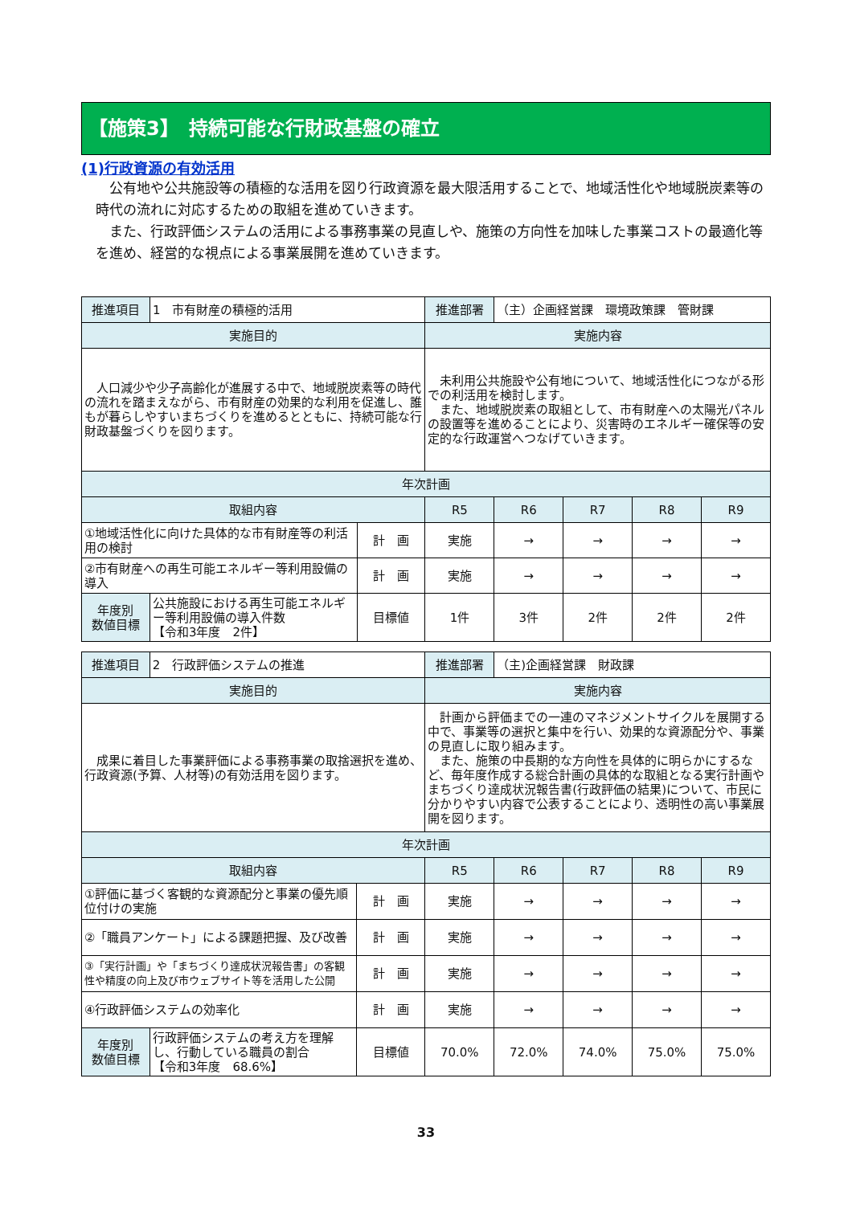【施策3】　持続可能な行財政基盤の確立
(1)行政資源の有効活用
　公有地や公共施設等の積極的な活用を図り行政資源を最大限活用することで、地域活性化や地域脱炭素等の時代の流れに対応するための取組を進めていきます。
　また、行政評価システムの活用による事務事業の見直しや、施策の方向性を加味した事業コストの最適化等を進め、経営的な視点による事業展開を進めていきます。
| 推進項目 | 1 市有財産の積極的活用 | | 推進部署 | （主）企画経営課 環境政策課 管財課 | | | |
| 実施目的 | | | 実施内容 | | | | |
| 人口減少や少子高齢化が進展する中で、地域脱炭素等の時代の流れを踏まえながら、市有財産の効果的な利用を促進し、誰もが暮らしやすいまちづくりを進めるとともに、持続可能な行財政基盤づくりを図ります。 | | | 未利用公共施設や公有地について、地域活性化につながる形での利活用を検討します。 また、地域脱炭素の取組として、市有財産への太陽光パネルの設置等を進めることにより、災害時のエネルギー確保等の安定的な行政運営へつなげていきます。 | | | | |
| 年次計画 | | | | | | | |
| 取組内容 | | | R5 | R6 | R7 | R8 | R9 |
| ①地域活性化に向けた具体的な市有財産等の利活用の検討 | | 計 画 | 実施 | → | → | → | → |
| ②市有財産への再生可能エネルギー等利用設備の導入 | | 計 画 | 実施 | → | → | → | → |
| 年度別 数値目標 | 公共施設における再生可能エネルギー等利用設備の導入件数 【令和3年度 2件】 | 目標値 | 1件 | 3件 | 2件 | 2件 | 2件 |
| 推進項目 | 2 行政評価システムの推進 | | 推進部署 | （主)企画経営課 財政課 | | | |
| 実施目的 | | | 実施内容 | | | | |
| 成果に着目した事業評価による事務事業の取捨選択を進め、行政資源(予算、人材等)の有効活用を図ります。 | | | 計画から評価までの一連のマネジメントサイクルを展開する中で、事業等の選択と集中を行い、効果的な資源配分や、事業の見直しに取り組みます。 また、施策の中長期的な方向性を具体的に明らかにするなど、毎年度作成する総合計画の具体的な取組となる実行計画やまちづくり達成状況報告書(行政評価の結果)について、市民に分かりやすい内容で公表することにより、透明性の高い事業展開を図ります。 | | | | |
| 年次計画 | | | | | | | |
| 取組内容 | | | R5 | R6 | R7 | R8 | R9 |
| ①評価に基づく客観的な資源配分と事業の優先順位付けの実施 | | 計 画 | 実施 | → | → | → | → |
| ②「職員アンケート」による課題把握、及び改善 | | 計 画 | 実施 | → | → | → | → |
| ③「実行計画」や「まちづくり達成状況報告書」の客観性や精度の向上及び市ウェブサイト等を活用した公開 | | 計 画 | 実施 | → | → | → | → |
| ④行政評価システムの効率化 | | 計 画 | 実施 | → | → | → | → |
| 年度別 数値目標 | 行政評価システムの考え方を理解し、行動している職員の割合 【令和3年度 68.6%】 | 目標値 | 70.0% | 72.0% | 74.0% | 75.0% | 75.0% |
33